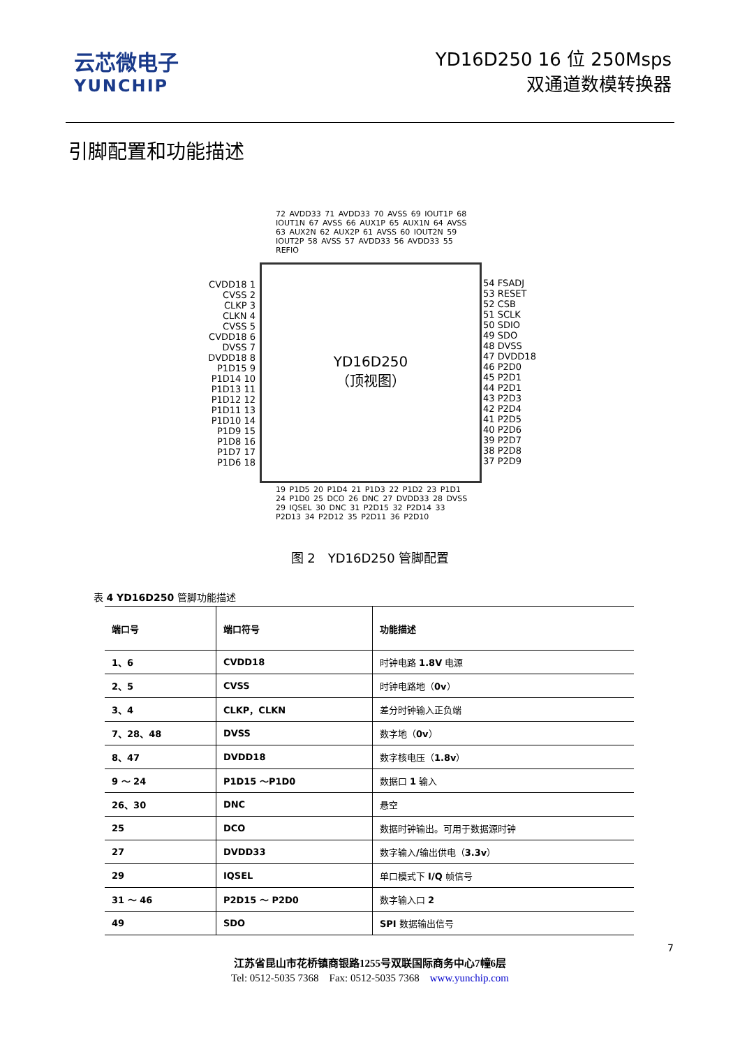云芯微电子
YUNCHIP
YD16D250 16 位 250Msps
双通道数模转换器
引脚配置和功能描述
72 AVDD33 71 AVDD33 70 AVSS 69 IOUT1P 68 IOUT1N 67 AVSS 66 AUX1P 65 AUX1N 64 AVSS 63 AUX2N 62 AUX2P 61 AVSS 60 IOUT2N 59 IOUT2P 58 AVSS 57 AVDD33 56 AVDD33 55 REFIO
CVDD18 1
CVSS 2
CLKP 3
CLKN 4
CVSS 5
CVDD18 6
DVSS 7
DVDD18 8
P1D15 9
P1D14 10
P1D13 11
P1D12 12
P1D11 13
P1D10 14
P1D9 15
P1D8 16
P1D7 17
P1D6 18
YD16D250
（顶视图）
54 FSADJ
53 RESET
52 CSB
51 SCLK
50 SDIO
49 SDO
48 DVSS
47 DVDD18
46 P2D0
45 P2D1
44 P2D1
43 P2D3
42 P2D4
41 P2D5
40 P2D6
39 P2D7
38 P2D8
37 P2D9
19 P1D5 20 P1D4 21 P1D3 22 P1D2 23 P1D1 24 P1D0 25 DCO 26 DNC 27 DVDD33 28 DVSS 29 IQSEL 30 DNC 31 P2D15 32 P2D14 33 P2D13 34 P2D12 35 P2D11 36 P2D10
图 2　YD16D250 管脚配置
表 4 YD16D250 管脚功能描述
| 端口号 | 端口符号 | 功能描述 |
| --- | --- | --- |
| 1、6 | CVDD18 | 时钟电路 1.8V 电源 |
| 2、5 | CVSS | 时钟电路地（ 0v ） |
| 3、4 | CLKP，CLKN | 差分时钟输入正负端 |
| 7、28、48 | DVSS | 数字地（ 0v ） |
| 8、47 | DVDD18 | 数字核电压（ 1.8v ） |
| 9 ～ 24 | P1D15 ～P1D0 | 数据口 1 输入 |
| 26、30 | DNC | 悬空 |
| 25 | DCO | 数据时钟输出。可用于数据源时钟 |
| 27 | DVDD33 | 数字输入 / 输出供电（ 3.3v ） |
| 29 | IQSEL | 单口模式下 I/Q 帧信号 |
| 31 ～ 46 | P2D15 ～ P2D0 | 数字输入口 2 |
| 49 | SDO | SPI 数据输出信号 |
7
江苏省昆山市花桥镇商银路1255号双联国际商务中心7幢6层
Tel: 0512-5035 7368　Fax: 0512-5035 7368　www.yunchip.com